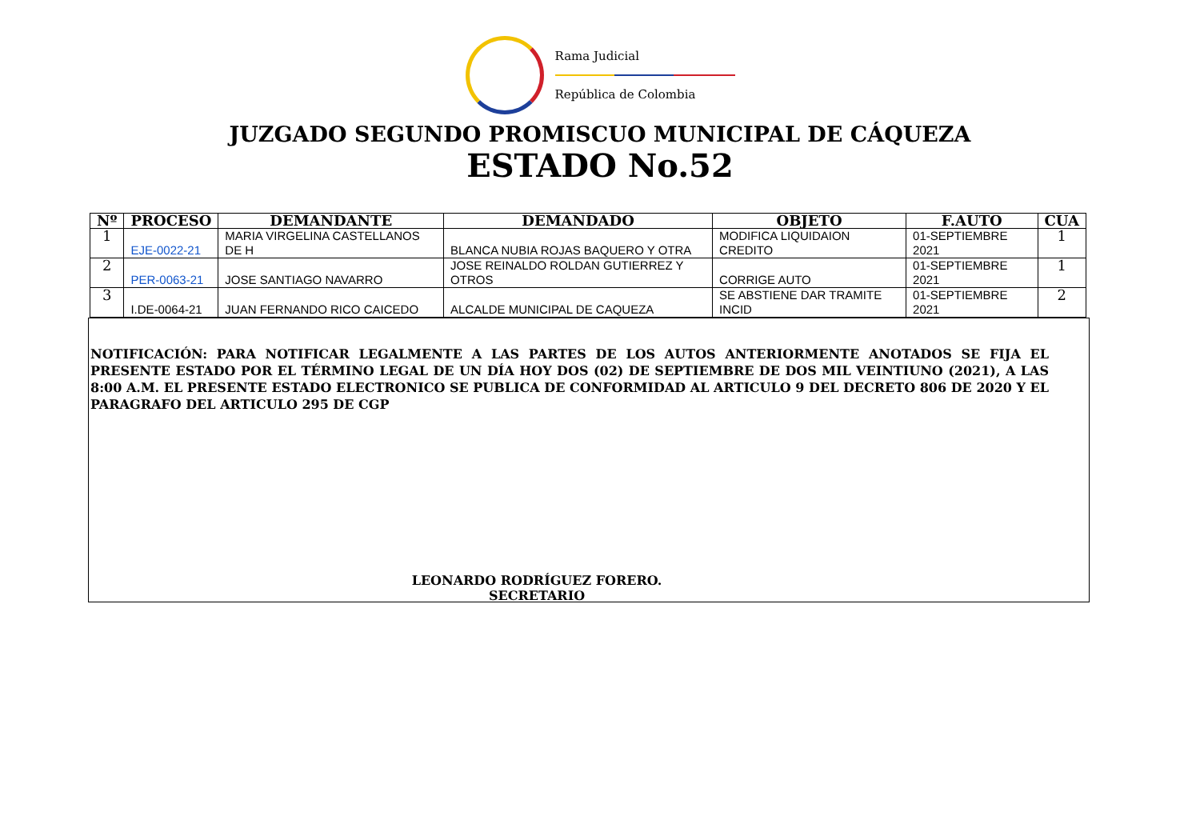Rama Judicial
República de Colombia
JUZGADO SEGUNDO PROMISCUO MUNICIPAL DE CÁQUEZA
ESTADO No.52
| Nº | PROCESO | DEMANDANTE | DEMANDADO | OBJETO | F.AUTO | CUA |
| --- | --- | --- | --- | --- | --- | --- |
| 1 | EJE-0022-21 | MARIA VIRGELINA CASTELLANOS DE H | BLANCA NUBIA ROJAS BAQUERO Y OTRA | MODIFICA LIQUIDAION CREDITO | 01-SEPTIEMBRE 2021 | 1 |
| 2 | PER-0063-21 | JOSE SANTIAGO NAVARRO | JOSE REINALDO ROLDAN GUTIERREZ Y OTROS | CORRIGE AUTO | 01-SEPTIEMBRE 2021 | 1 |
| 3 | I.DE-0064-21 | JUAN FERNANDO RICO CAICEDO | ALCALDE MUNICIPAL DE CAQUEZA | SE ABSTIENE DAR TRAMITE INCID | 01-SEPTIEMBRE 2021 | 2 |
NOTIFICACIÓN: PARA NOTIFICAR LEGALMENTE A LAS PARTES DE LOS AUTOS ANTERIORMENTE ANOTADOS SE FIJA EL PRESENTE ESTADO POR EL TÉRMINO LEGAL DE UN DÍA HOY DOS (02) DE SEPTIEMBRE DE DOS MIL VEINTIUNO (2021), A LAS 8:00 A.M. EL PRESENTE ESTADO ELECTRONICO SE PUBLICA DE CONFORMIDAD AL ARTICULO 9 DEL DECRETO 806 DE 2020 Y EL PARAGRAFO DEL ARTICULO 295 DE CGP
LEONARDO RODRÍGUEZ FORERO.
SECRETARIO